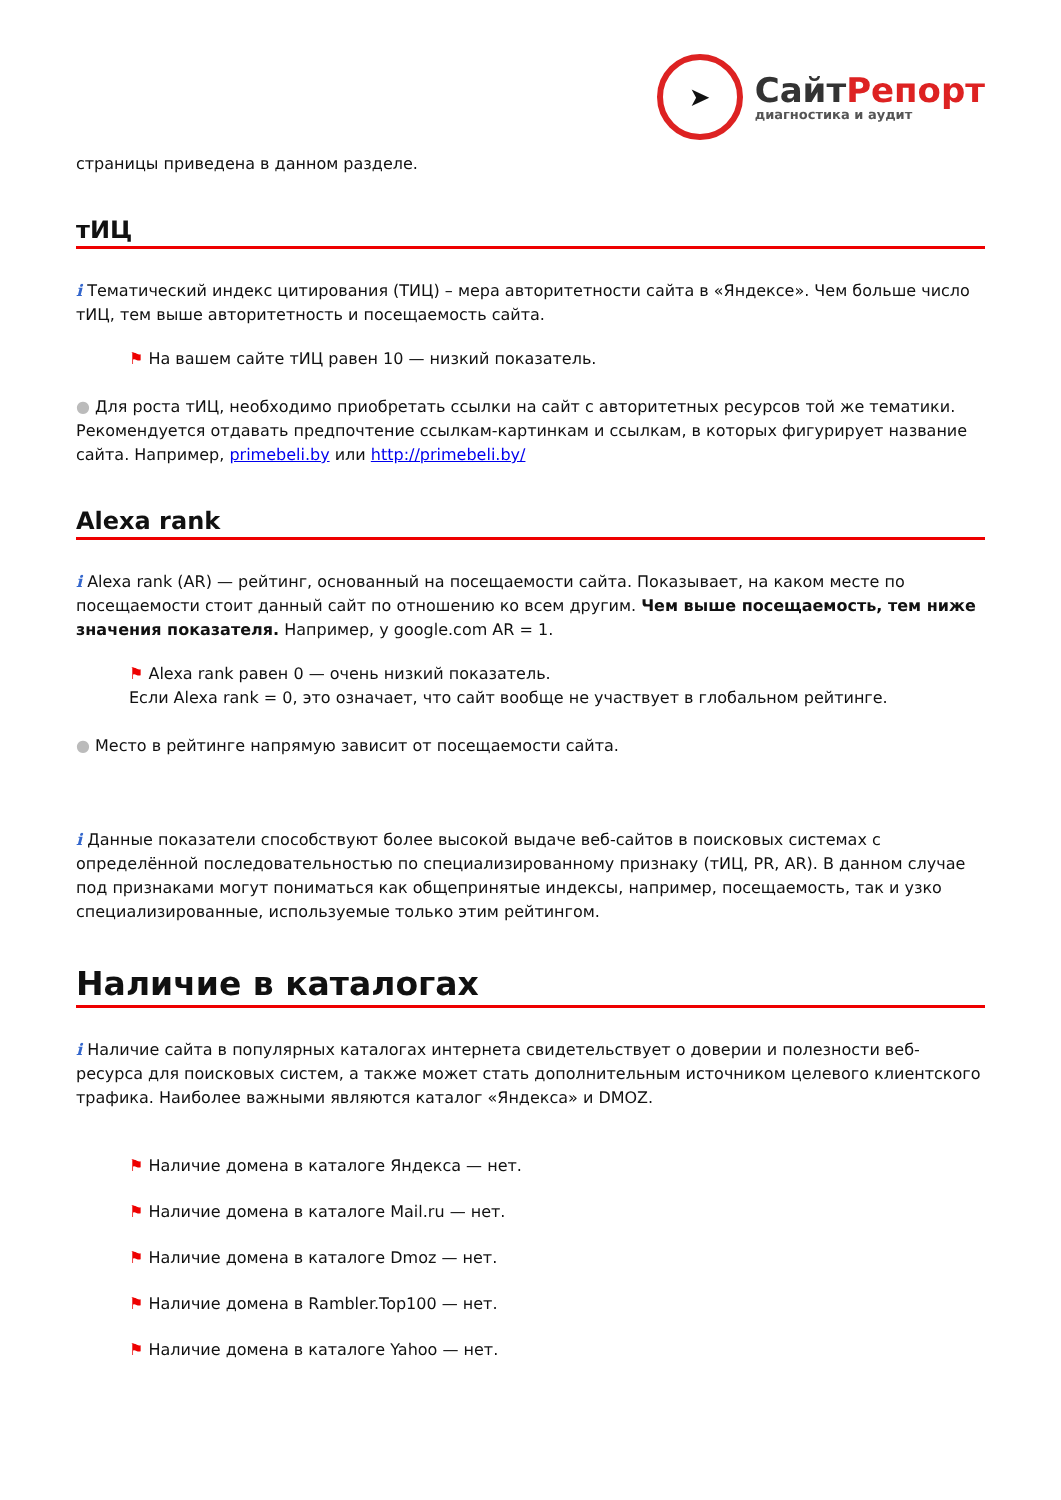➤
СайтРепорт
диагностика и аудит
страницы приведена в данном разделе.
тИЦ
i Тематический индекс цитирования (ТИЦ) – мера авторитетности сайта в «Яндексе». Чем больше число тИЦ, тем выше авторитетность и посещаемость сайта.
⚑ На вашем сайте тИЦ равен 10 — низкий показатель.
● Для роста тИЦ, необходимо приобретать ссылки на сайт с авторитетных ресурсов той же тематики. Рекомендуется отдавать предпочтение ссылкам-картинкам и ссылкам, в которых фигурирует название сайта. Например, primebeli.by или http://primebeli.by/
Alexa rank
i Alexa rank (AR) — рейтинг, основанный на посещаемости сайта. Показывает, на каком месте по посещаемости стоит данный сайт по отношению ко всем другим. Чем выше посещаемость, тем ниже значения показателя. Например, у google.com AR = 1.
⚑ Alexa rank равен 0 — очень низкий показатель.
Если Alexa rank = 0, это означает, что сайт вообще не участвует в глобальном рейтинге.
● Место в рейтинге напрямую зависит от посещаемости сайта.
i Данные показатели способствуют более высокой выдаче веб-сайтов в поисковых системах с определённой последовательностью по специализированному признаку (тИЦ, PR, AR). В данном случае под признаками могут пониматься как общепринятые индексы, например, посещаемость, так и узко специализированные, используемые только этим рейтингом.
Наличие в каталогах
i Наличие сайта в популярных каталогах интернета свидетельствует о доверии и полезности веб-ресурса для поисковых систем, а также может стать дополнительным источником целевого клиентского трафика. Наиболее важными являются каталог «Яндекса» и DMOZ.
⚑ Наличие домена в каталоге Яндекса — нет.
⚑ Наличие домена в каталоге Mail.ru — нет.
⚑ Наличие домена в каталоге Dmoz — нет.
⚑ Наличие домена в Rambler.Top100 — нет.
⚑ Наличие домена в каталоге Yahoo — нет.